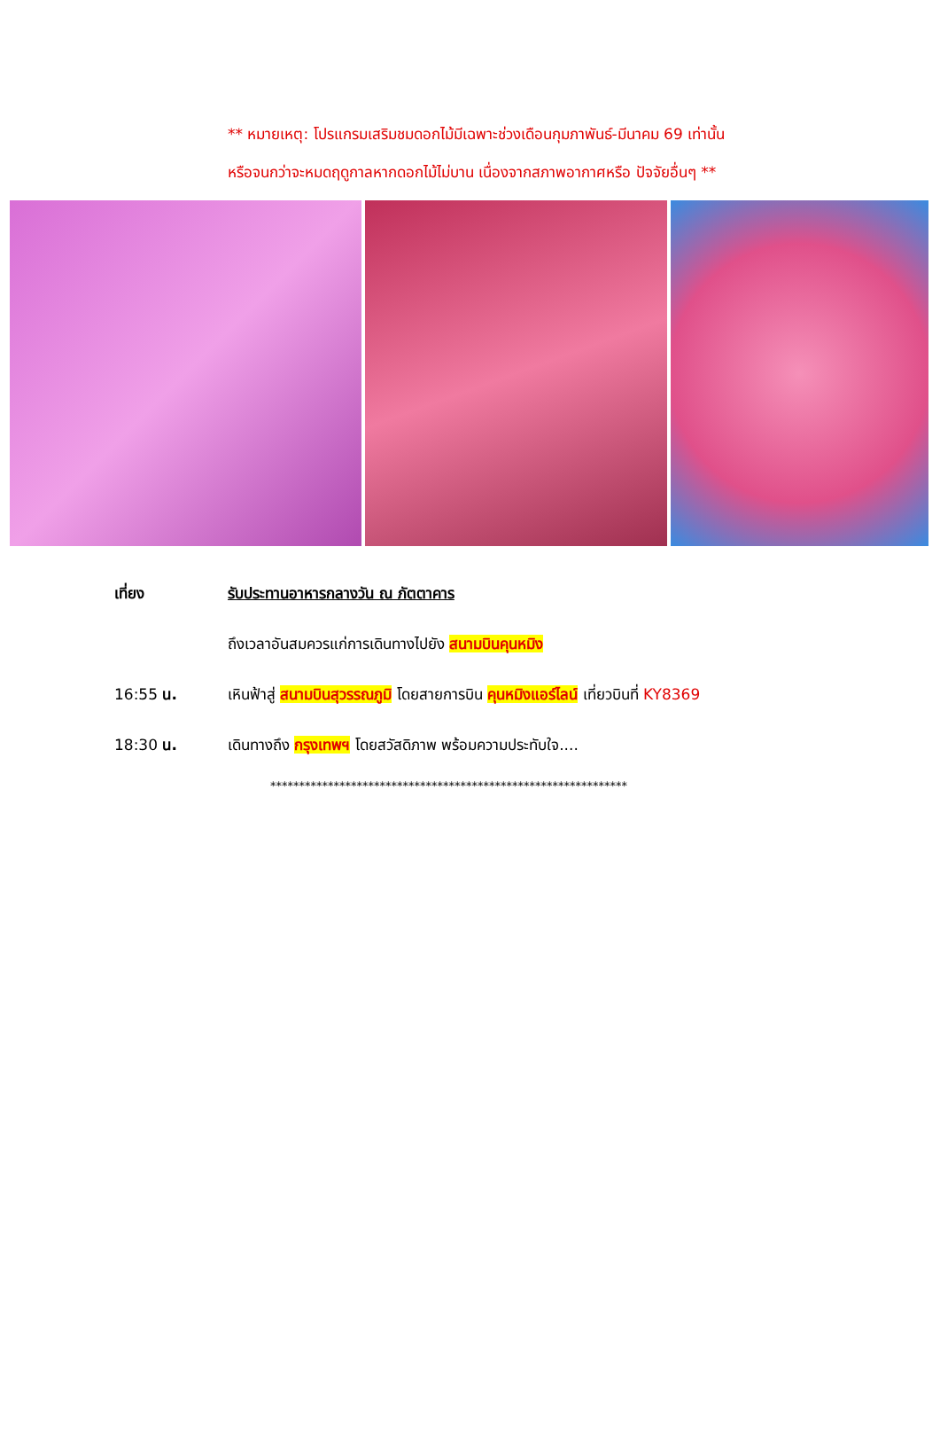** หมายเหตุ: โปรแกรมเสริมชมดอกไม้มีเฉพาะช่วงเดือนกุมภาพันธ์-มีนาคม 69 เท่านั้น
หรือจนกว่าจะหมดฤดูกาลหากดอกไม้ไม่บาน เนื่องจากสภาพอากาศหรือ ปัจจัยอื่นๆ **
เที่ยง รับประทานอาหารกลางวัน ณ ภัตตาคาร
ถึงเวลาอันสมควรแก่การเดินทางไปยัง สนามบินคุนหมิง
16:55 น. เหินฟ้าสู่ สนามบินสุวรรณภูมิ โดยสายการบิน คุนหมิงแอร์ไลน์ เที่ยวบินที่ KY8369
18:30 น. เดินทางถึง กรุงเทพฯ โดยสวัสดิภาพ พร้อมความประทับใจ....
**************************************************************